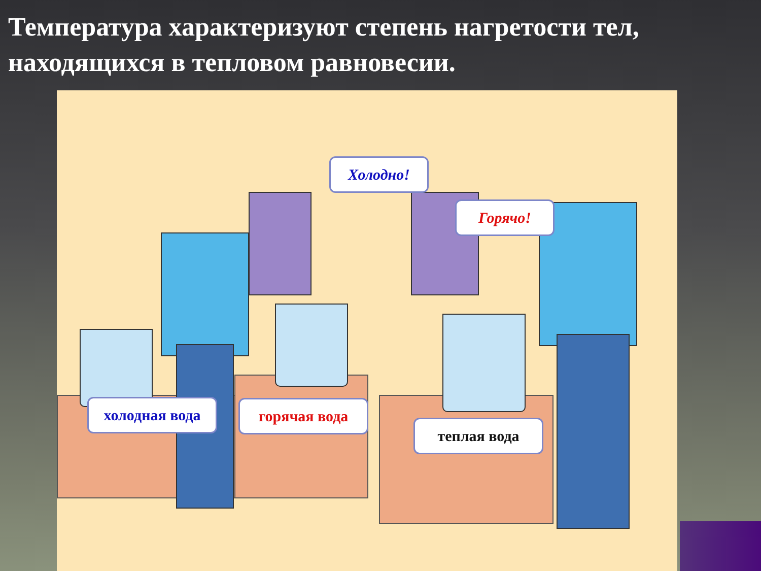Температура характеризуют степень нагретости тел, находящихся в тепловом равновесии.
холодная вода
горячая вода
теплая вода
Холодно!
Горячо!